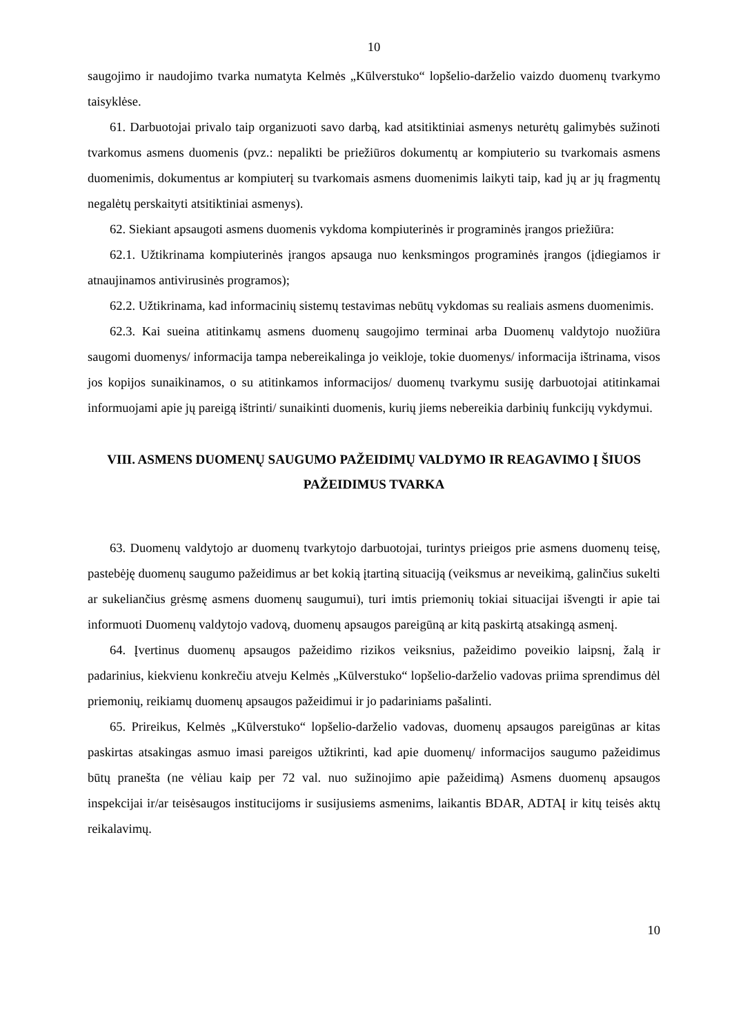10
saugojimo ir naudojimo tvarka numatyta Kelmės „Kūlverstuko“ lopšelio-darželio vaizdo duomenų tvarkymo taisyklėse.
61. Darbuotojai privalo taip organizuoti savo darbą, kad atsitiktiniai asmenys neturėtų galimybės sužinoti tvarkomus asmens duomenis (pvz.: nepalikti be priežiūros dokumentų ar kompiuterio su tvarkomais asmens duomenimis, dokumentus ar kompiuterį su tvarkomais asmens duomenimis laikyti taip, kad jų ar jų fragmentų negalėtų perskaityti atsitiktiniai asmenys).
62. Siekiant apsaugoti asmens duomenis vykdoma kompiuterinės ir programinės įrangos priežiūra:
62.1. Užtikrinama kompiuterinės įrangos apsauga nuo kenksmingos programinės įrangos (įdiegiamos ir atnaujinamos antivirusinės programos);
62.2. Užtikrinama, kad informacinių sistemų testavimas nebūtų vykdomas su realiais asmens duomenimis.
62.3. Kai sueina atitinkamų asmens duomenų saugojimo terminai arba Duomenų valdytojo nuožiūra saugomi duomenys/ informacija tampa nebereikalinga jo veikloje, tokie duomenys/ informacija ištrinama, visos jos kopijos sunaikinamos, o su atitinkamos informacijos/ duomenų tvarkymu susiję darbuotojai atitinkamai informuojami apie jų pareigą ištrinti/ sunaikinti duomenis, kurių jiems nebereikia darbinių funkcijų vykdymui.
VIII. ASMENS DUOMENŲ SAUGUMO PAŽEIDIMŲ VALDYMO IR REAGAVIMO Į ŠIUOS PAŽEIDIMUS TVARKA
63. Duomenų valdytojo ar duomenų tvarkytojo darbuotojai, turintys prieigos prie asmens duomenų teisę, pastebėję duomenų saugumo pažeidimus ar bet kokią įtartiną situaciją (veiksmus ar neveikimą, galinčius sukelti ar sukeliančius grėsmę asmens duomenų saugumui), turi imtis priemonių tokiai situacijai išvengti ir apie tai informuoti Duomenų valdytojo vadovą, duomenų apsaugos pareigūną ar kitą paskirtą atsakingą asmenį.
64. Įvertinus duomenų apsaugos pažeidimo rizikos veiksnius, pažeidimo poveikio laipsnį, žalą ir padarinius, kiekvienu konkrečiu atveju Kelmės „Kūlverstuko“ lopšelio-darželio vadovas priima sprendimus dėl priemonių, reikiamų duomenų apsaugos pažeidimui ir jo padariniams pašalinti.
65. Prireikus, Kelmės „Kūlverstuko“ lopšelio-darželio vadovas, duomenų apsaugos pareigūnas ar kitas paskirtas atsakingas asmuo imasi pareigos užtikrinti, kad apie duomenų/ informacijos saugumo pažeidimus būtų pranešta (ne vėliau kaip per 72 val. nuo sužinojimo apie pažeidimą) Asmens duomenų apsaugos inspekcijai ir/ar teisėsaugos institucijoms ir susijusiems asmenims, laikantis BDAR, ADTAĮ ir kitų teisės aktų reikalavimų.
10